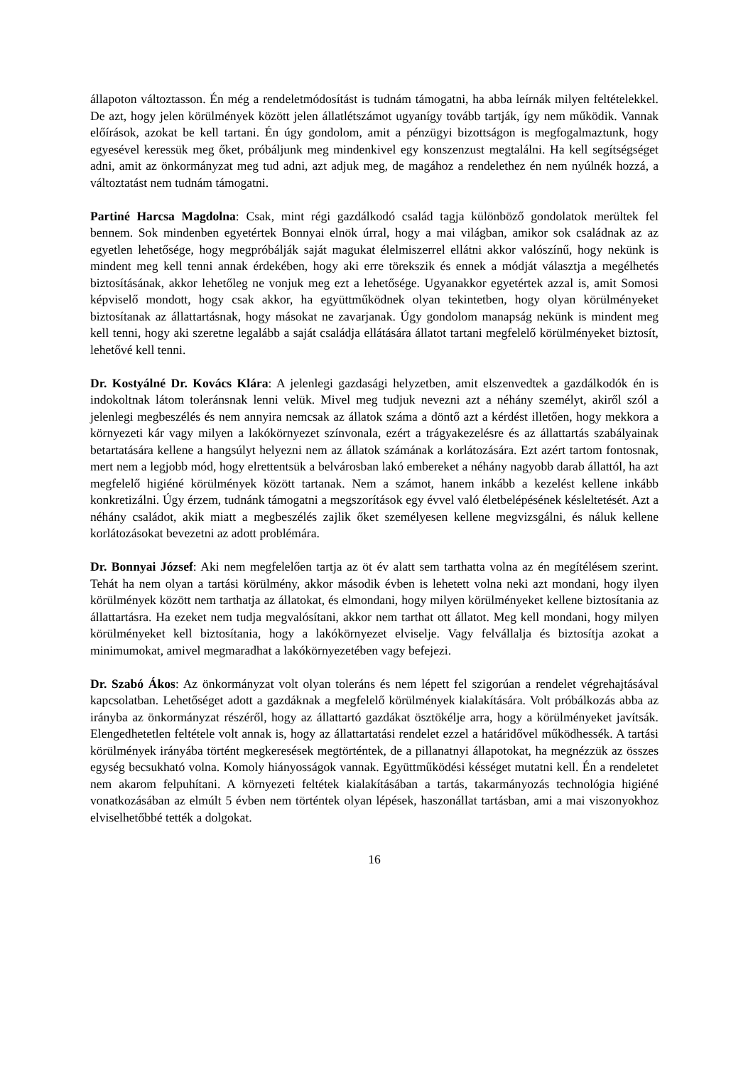állapoton változtasson. Én még a rendeletmódosítást is tudnám támogatni, ha abba leírnák milyen feltételekkel. De azt, hogy jelen körülmények között jelen állatlétszámot ugyanígy tovább tartják, így nem működik. Vannak előírások, azokat be kell tartani. Én úgy gondolom, amit a pénzügyi bizottságon is megfogalmaztunk, hogy egyesével keressük meg őket, próbáljunk meg mindenkivel egy konszenzust megtalálni. Ha kell segítségséget adni, amit az önkormányzat meg tud adni, azt adjuk meg, de magához a rendelethez én nem nyúlnék hozzá, a változtatást nem tudnám támogatni.
Partiné Harcsa Magdolna: Csak, mint régi gazdálkodó család tagja különböző gondolatok merültek fel bennem. Sok mindenben egyetértek Bonnyai elnök úrral, hogy a mai világban, amikor sok családnak az az egyetlen lehetősége, hogy megpróbálják saját magukat élelmiszerrel ellátni akkor valószínű, hogy nekünk is mindent meg kell tenni annak érdekében, hogy aki erre törekszik és ennek a módját választja a megélhetés biztosításának, akkor lehetőleg ne vonjuk meg ezt a lehetősége. Ugyanakkor egyetértek azzal is, amit Somosi képviselő mondott, hogy csak akkor, ha együttműködnek olyan tekintetben, hogy olyan körülményeket biztosítanak az állattartásnak, hogy másokat ne zavarjanak. Úgy gondolom manapság nekünk is mindent meg kell tenni, hogy aki szeretne legalább a saját családja ellátására állatot tartani megfelelő körülményeket biztosít, lehetővé kell tenni.
Dr. Kostyálné Dr. Kovács Klára: A jelenlegi gazdasági helyzetben, amit elszenvedtek a gazdálkodók én is indokoltnak látom toleránsnak lenni velük. Mivel meg tudjuk nevezni azt a néhány személyt, akiről szól a jelenlegi megbeszélés és nem annyira nemcsak az állatok száma a döntő azt a kérdést illetően, hogy mekkora a környezeti kár vagy milyen a lakókörnyezet színvonala, ezért a trágyakezelésre és az állattartás szabályainak betartatására kellene a hangsúlyt helyezni nem az állatok számának a korlátozására. Ezt azért tartom fontosnak, mert nem a legjobb mód, hogy elrettentsük a belvárosban lakó embereket a néhány nagyobb darab állattól, ha azt megfelelő higiéné körülmények között tartanak. Nem a számot, hanem inkább a kezelést kellene inkább konkretizálni. Úgy érzem, tudnánk támogatni a megszorítások egy évvel való életbelépésének késleltetését. Azt a néhány családot, akik miatt a megbeszélés zajlik őket személyesen kellene megvizsgálni, és náluk kellene korlátozásokat bevezetni az adott problémára.
Dr. Bonnyai József: Aki nem megfelelően tartja az öt év alatt sem tarthatta volna az én megítélésem szerint. Tehát ha nem olyan a tartási körülmény, akkor második évben is lehetett volna neki azt mondani, hogy ilyen körülmények között nem tarthatja az állatokat, és elmondani, hogy milyen körülményeket kellene biztosítania az állattartásra. Ha ezeket nem tudja megvalósítani, akkor nem tarthat ott állatot. Meg kell mondani, hogy milyen körülményeket kell biztosítania, hogy a lakókörnyezet elviselje. Vagy felvállalja és biztosítja azokat a minimumokat, amivel megmaradhat a lakókörnyezetében vagy befejezi.
Dr. Szabó Ákos: Az önkormányzat volt olyan toleráns és nem lépett fel szigorúan a rendelet végrehajtásával kapcsolatban. Lehetőséget adott a gazdáknak a megfelelő körülmények kialakítására. Volt próbálkozás abba az irányba az önkormányzat részéről, hogy az állattartó gazdákat ösztökélje arra, hogy a körülményeket javítsák. Elengedhetetlen feltétele volt annak is, hogy az állattartatási rendelet ezzel a határidővel működhessék. A tartási körülmények irányába történt megkeresések megtörténtek, de a pillanatnyi állapotokat, ha megnézzük az összes egység becsukható volna. Komoly hiányosságok vannak. Együttműködési késséget mutatni kell. Én a rendeletet nem akarom felpuhítani. A környezeti feltétek kialakításában a tartás, takarmányozás technológia higiéné vonatkozásában az elmúlt 5 évben nem történtek olyan lépések, haszonállat tartásban, ami a mai viszonyokhoz elviselhetőbbé tették a dolgokat.
16